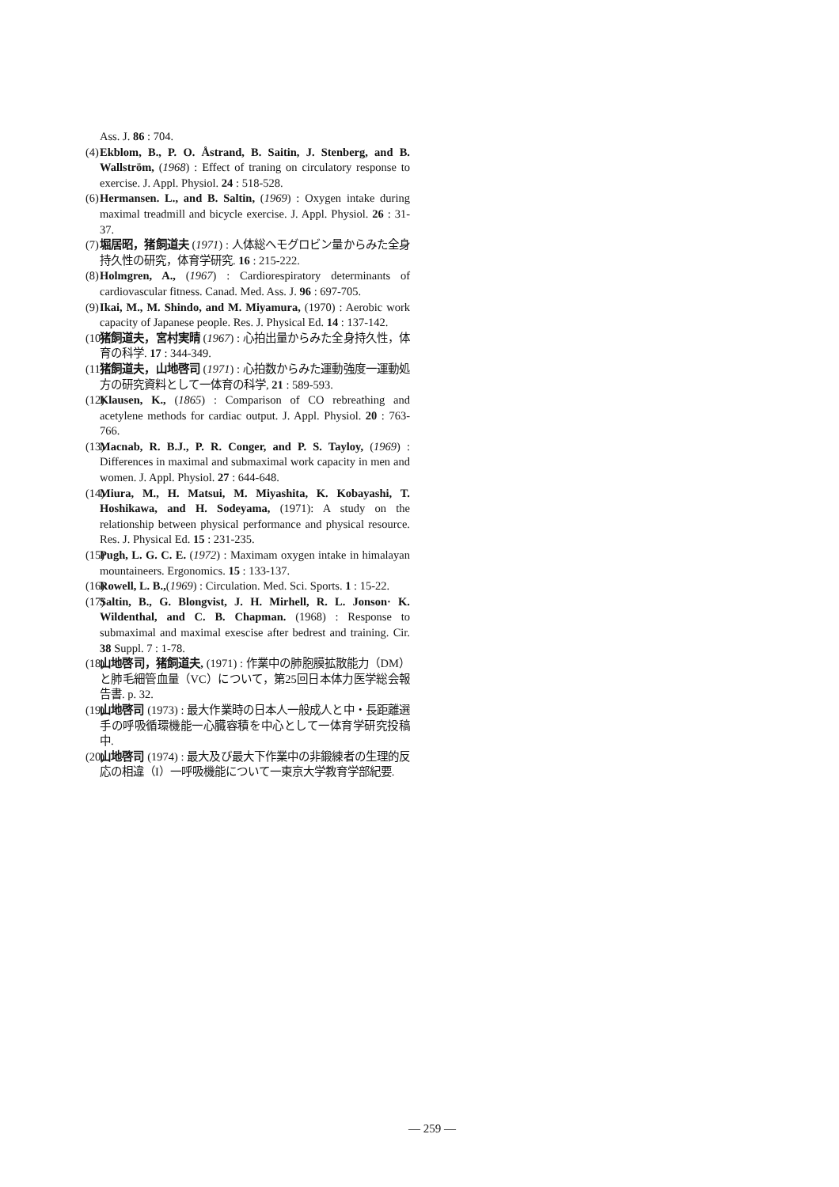Ass. J. 86 : 704.
(4) Ekblom, B., P. O. Åstrand, B. Saitin, J. Stenberg, and B. Wallström, (1968) : Effect of traning on circulatory response to exercise. J. Appl. Physiol. 24 : 518-528.
(6) Hermansen. L., and B. Saltin, (1969) : Oxygen intake during maximal treadmill and bicycle exercise. J. Appl. Physiol. 26 : 31-37.
(7) 堀居昭，猪飼道夫 (1971) : 人体総ヘモグロビン量からみた全身持久性の研究，体育学研究. 16 : 215-222.
(8) Holmgren, A., (1967) : Cardiorespiratory determinants of cardiovascular fitness. Canad. Med. Ass. J. 96 : 697-705.
(9) Ikai, M., M. Shindo, and M. Miyamura, (1970) : Aerobic work capacity of Japanese people. Res. J. Physical Ed. 14 : 137-142.
(10) 猪飼道夫，宮村実晴 (1967) : 心拍出量からみた全身持久性，体育の科学. 17 : 344-349.
(11) 猪飼道夫，山地啓司 (1971) : 心拍数からみた運動強度一運動処方の研究資料として一体育の科学, 21 : 589-593.
(12) Klausen, K., (1865) : Comparison of CO rebreathing and acetylene methods for cardiac output. J. Appl. Physiol. 20 : 763-766.
(13) Macnab, R. B.J., P. R. Conger, and P. S. Tayloy, (1969) : Differences in maximal and submaximal work capacity in men and women. J. Appl. Physiol. 27 : 644-648.
(14) Miura, M., H. Matsui, M. Miyashita, K. Kobayashi, T. Hoshikawa, and H. Sodeyama, (1971): A study on the relationship between physical performance and physical resource. Res. J. Physical Ed. 15 : 231-235.
(15) Pugh, L. G. C. E. (1972) : Maximam oxygen intake in himalayan mountaineers. Ergonomics. 15 : 133-137.
(16) Rowell, L. B.,(1969) : Circulation. Med. Sci. Sports. 1 : 15-22.
(17) Saltin, B., G. Blongvist, J. H. Mirhell, R. L. Jonson· K. Wildenthal, and C. B. Chapman. (1968) : Response to submaximal and maximal exescise after bedrest and training. Cir. 38 Suppl. 7 : 1-78.
(18) 山地啓司，猪飼道夫, (1971) : 作業中の肺胞膜拡散能力（DM）と肺毛細管血量（VC）について，第25回日本体力医学総会報告書. p. 32.
(19) 山地啓司 (1973) : 最大作業時の日本人一般成人と中・長距離選手の呼吸循環機能一心臓容積を中心として一体育学研究投稿中.
(20) 山地啓司 (1974) : 最大及び最大下作業中の非鍛練者の生理的反応の相違（I）一呼吸機能について一東京大学教育学部紀要.
— 259 —